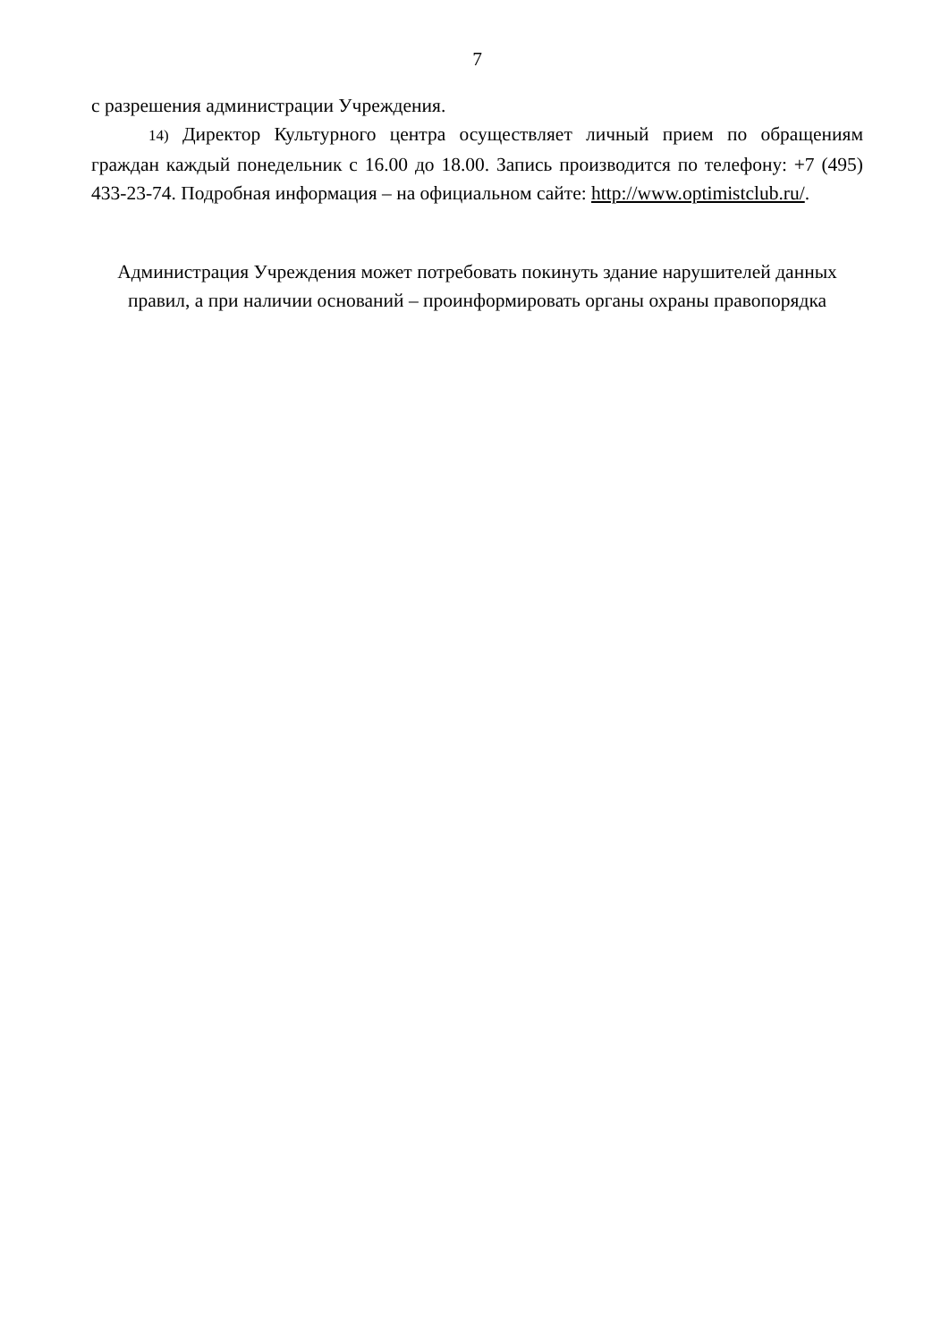7
с разрешения администрации Учреждения.
14) Директор Культурного центра осуществляет личный прием по обращениям граждан каждый понедельник с 16.00 до 18.00. Запись производится по телефону: +7 (495) 433-23-74. Подробная информация – на официальном сайте: http://www.optimistclub.ru/.
Администрация Учреждения может потребовать покинуть здание нарушителей данных правил, а при наличии оснований – проинформировать органы охраны правопорядка